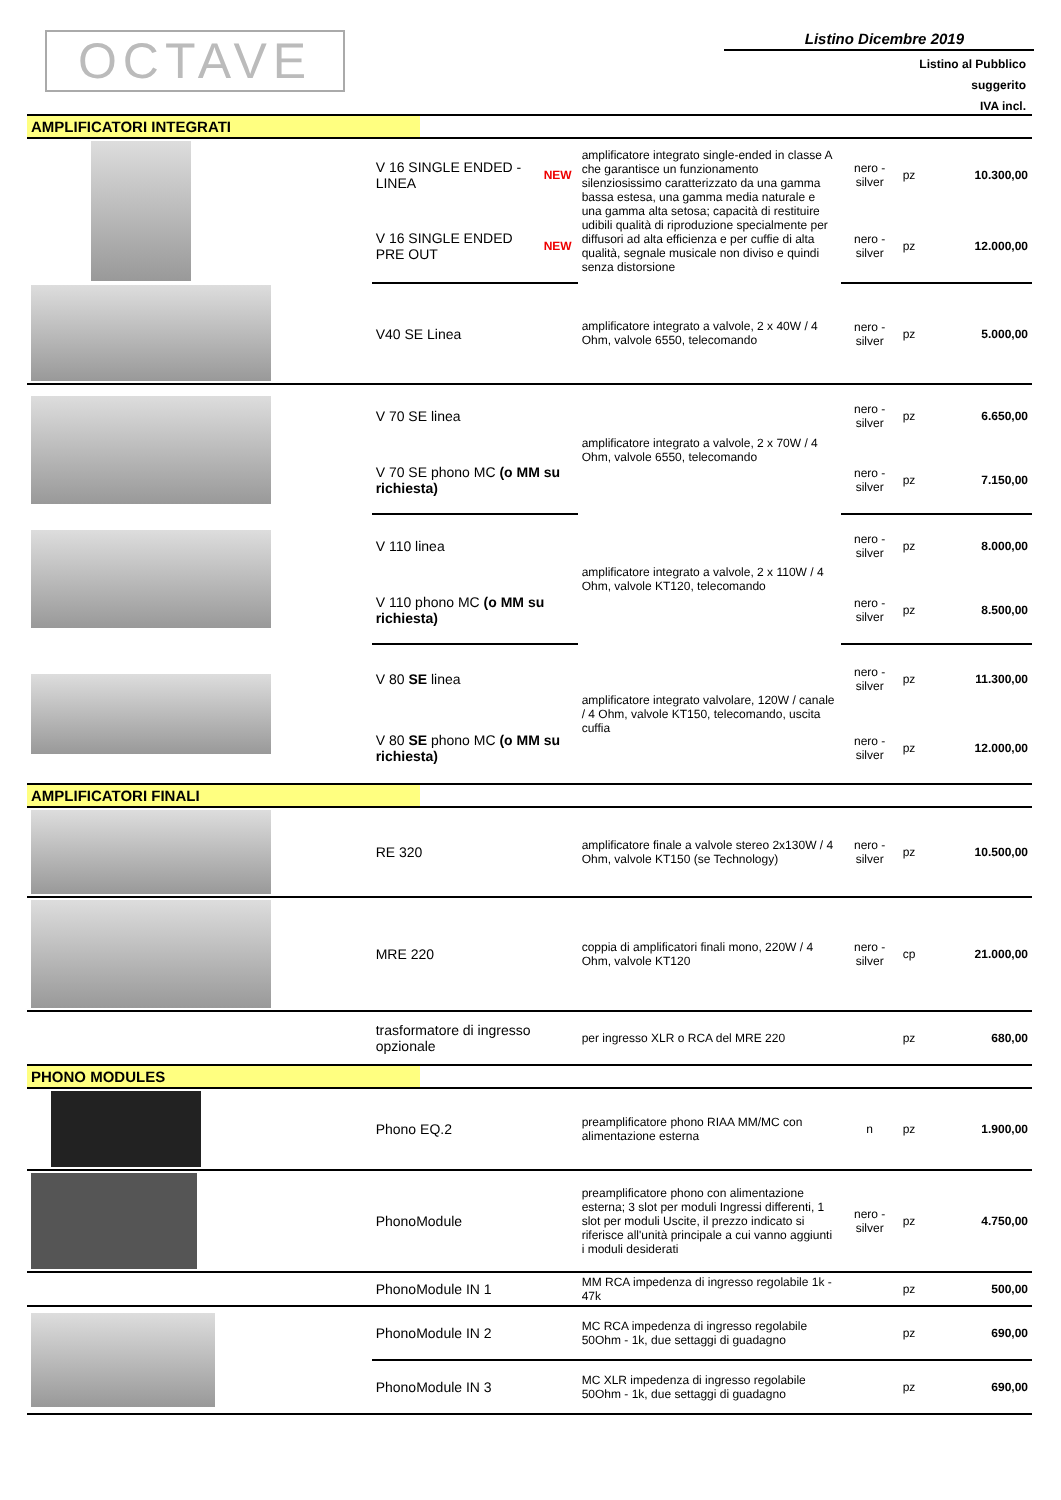OCTAVE
Listino Dicembre 2019
Listino al Pubblico
suggerito
IVA incl.
| AMPLIFICATORI INTEGRATI | | | | | | |
| | V 16 SINGLE ENDED - LINEA | NEW | amplificatore integrato single-ended in classe A che garantisce un funzionamento silenziosissimo caratterizzato da una gamma bassa estesa, una gamma media naturale e una gamma alta setosa; capacità di restituire udibili qualità di riproduzione specialmente per diffusori ad alta efficienza e per cuffie di alta qualità, segnale musicale non diviso e quindi senza distorsione | nero - silver | pz | 10.300,00 |
| | V 16 SINGLE ENDED PRE OUT | NEW | | nero - silver | pz | 12.000,00 |
| | V40 SE Linea | | amplificatore integrato a valvole, 2 x 40W / 4 Ohm, valvole 6550, telecomando | nero - silver | pz | 5.000,00 |
| | V 70 SE linea | | amplificatore integrato a valvole, 2 x 70W / 4 Ohm, valvole 6550, telecomando | nero - silver | pz | 6.650,00 |
| | V 70 SE phono MC (o MM su richiesta) | | | nero - silver | pz | 7.150,00 |
| | V 110 linea | | amplificatore integrato a valvole, 2 x 110W / 4 Ohm, valvole KT120, telecomando | nero - silver | pz | 8.000,00 |
| | V 110 phono MC (o MM su richiesta) | | | nero - silver | pz | 8.500,00 |
| | V 80 SE linea | | amplificatore integrato valvolare, 120W / canale / 4 Ohm, valvole KT150, telecomando, uscita cuffia | nero - silver | pz | 11.300,00 |
| | V 80 SE phono MC (o MM su richiesta) | | | nero - silver | pz | 12.000,00 |
| AMPLIFICATORI FINALI | | | | | | |
| | RE 320 | | amplificatore finale a valvole stereo 2x130W / 4 Ohm, valvole KT150 (se Technology) | nero - silver | pz | 10.500,00 |
| | MRE 220 | | coppia di amplificatori finali mono, 220W / 4 Ohm, valvole KT120 | nero - silver | cp | 21.000,00 |
| | trasformatore di ingresso opzionale | | per ingresso XLR o RCA del MRE 220 | | pz | 680,00 |
| PHONO MODULES | | | | | | |
| | Phono EQ.2 | | preamplificatore phono RIAA MM/MC con alimentazione esterna | n | pz | 1.900,00 |
| | PhonoModule | | preamplificatore phono con alimentazione esterna; 3 slot per moduli Ingressi differenti, 1 slot per moduli Uscite, il prezzo indicato si riferisce all'unità principale a cui vanno aggiunti i moduli desiderati | nero - silver | pz | 4.750,00 |
| | PhonoModule IN 1 | | MM RCA impedenza di ingresso regolabile 1k - 47k | | pz | 500,00 |
| | PhonoModule IN 2 | | MC RCA impedenza di ingresso regolabile 50Ohm - 1k, due settaggi di guadagno | | pz | 690,00 |
| | PhonoModule IN 3 | | MC XLR impedenza di ingresso regolabile 50Ohm - 1k, due settaggi di guadagno | | pz | 690,00 |